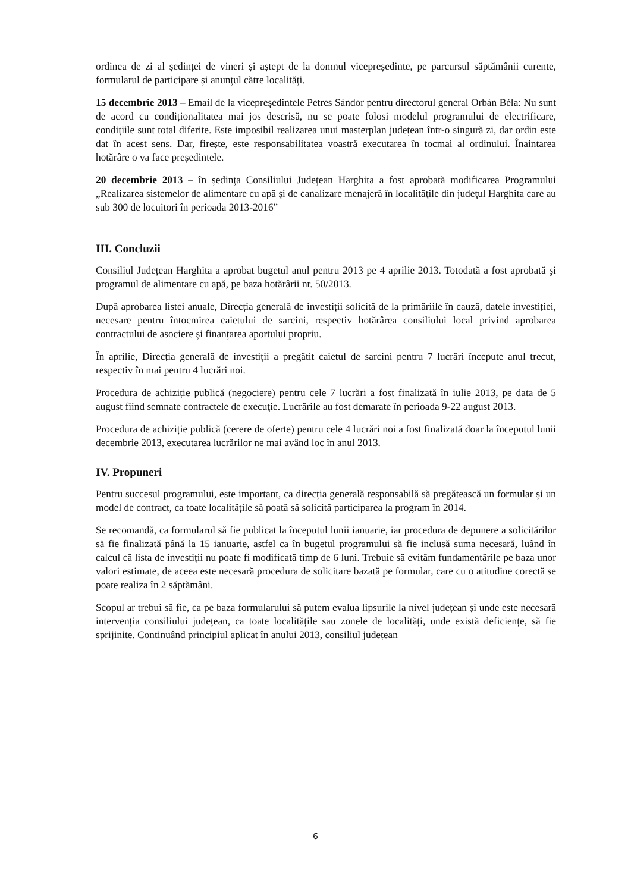ordinea de zi al ședinței de vineri și aștept de la domnul vicepreședinte, pe parcursul săptămânii curente, formularul de participare și anunțul către localități.
15 decembrie 2013 – Email de la vicepreşedintele Petres Sándor pentru directorul general Orbán Béla: Nu sunt de acord cu condiționalitatea mai jos descrisă, nu se poate folosi modelul programului de electrificare, condițiile sunt total diferite. Este imposibil realizarea unui masterplan județean într-o singură zi, dar ordin este dat în acest sens. Dar, firește, este responsabilitatea voastră executarea în tocmai al ordinului. Înaintarea hotărâre o va face președintele.
20 decembrie 2013 – în ședința Consiliului Județean Harghita a fost aprobată modificarea Programului „Realizarea sistemelor de alimentare cu apă şi de canalizare menajeră în localităţile din judeţul Harghita care au sub 300 de locuitori în perioada 2013-2016”
III. Concluzii
Consiliul Județean Harghita a aprobat bugetul anul pentru 2013 pe 4 aprilie 2013. Totodată a fost aprobată şi programul de alimentare cu apă, pe baza hotărârii nr. 50/2013.
După aprobarea listei anuale, Direcția generală de investiții solicită de la primăriile în cauză, datele investiției, necesare pentru întocmirea caietului de sarcini, respectiv hotărârea consiliului local privind aprobarea contractului de asociere și finanțarea aportului propriu.
În aprilie, Direcția generală de investiții a pregătit caietul de sarcini pentru 7 lucrări începute anul trecut, respectiv în mai pentru 4 lucrări noi.
Procedura de achiziție publică (negociere) pentru cele 7 lucrări a fost finalizată în iulie 2013, pe data de 5 august fiind semnate contractele de execuţie. Lucrările au fost demarate în perioada 9-22 august 2013.
Procedura de achiziție publică (cerere de oferte) pentru cele 4 lucrări noi a fost finalizată doar la începutul lunii decembrie 2013, executarea lucrărilor ne mai având loc în anul 2013.
IV. Propuneri
Pentru succesul programului, este important, ca direcția generală responsabilă să pregătească un formular și un model de contract, ca toate localitățile să poată să solicită participarea la program în 2014.
Se recomandă, ca formularul să fie publicat la începutul lunii ianuarie, iar procedura de depunere a solicitărilor să fie finalizată până la 15 ianuarie, astfel ca în bugetul programului să fie inclusă suma necesară, luând în calcul că lista de investiții nu poate fi modificată timp de 6 luni. Trebuie să evităm fundamentările pe baza unor valori estimate, de aceea este necesară procedura de solicitare bazată pe formular, care cu o atitudine corectă se poate realiza în 2 săptămâni.
Scopul ar trebui să fie, ca pe baza formularului să putem evalua lipsurile la nivel județean și unde este necesară intervenția consiliului județean, ca toate localitățile sau zonele de localități, unde există deficiențe, să fie sprijinite. Continuând principiul aplicat în anului 2013, consiliul județean
6